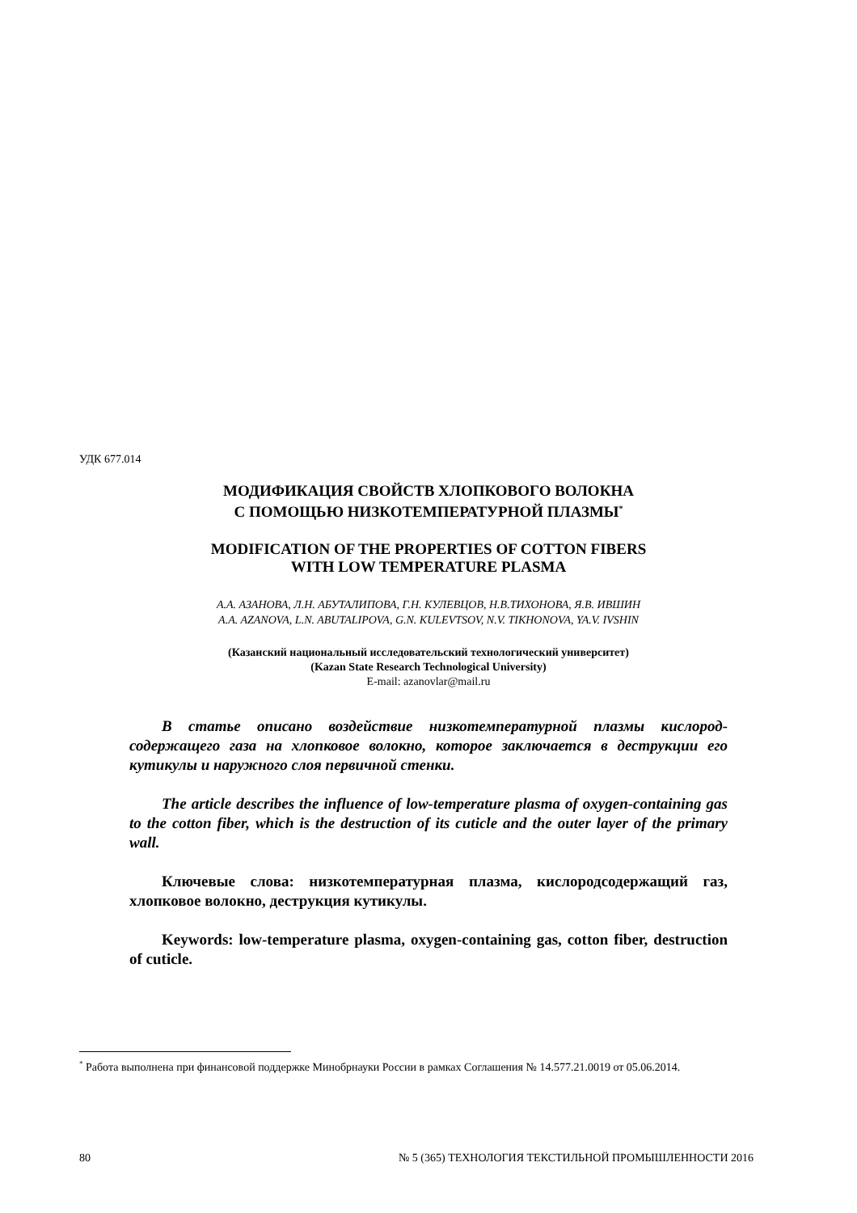УДК 677.014
МОДИФИКАЦИЯ СВОЙСТВ ХЛОПКОВОГО ВОЛОКНА
С ПОМОЩЬЮ НИЗКОТЕМПЕРАТУРНОЙ ПЛАЗМЫ<sup>*</sup>
MODIFICATION OF THE PROPERTIES OF COTTON FIBERS
WITH LOW TEMPERATURE PLASMA
А.А. АЗАНОВА, Л.Н. АБУТАЛИПОВА, Г.Н. КУЛЕВЦОВ, Н.В.ТИХОНОВА, Я.В. ИВШИН
A.A. AZANOVA, L.N. ABUTALIPOVA, G.N. KULEVTSOV, N.V. TIKHONOVA, YA.V. IVSHIN
(Казанский национальный исследовательский технологический университет)
(Kazan State Research Technological University)
E-mail: azanovlar@mail.ru
В статье описано воздействие низкотемпературной плазмы кислород-содержащего газа на хлопковое волокно, которое заключается в деструкции его кутикулы и наружного слоя первичной стенки.
The article describes the influence of low-temperature plasma of oxygen-containing gas to the cotton fiber, which is the destruction of its cuticle and the outer layer of the primary wall.
Ключевые слова: низкотемпературная плазма, кислородсодержащий газ, хлопковое волокно, деструкция кутикулы.
Keywords: low-temperature plasma, oxygen-containing gas, cotton fiber, destruction of cuticle.
<sup>*</sup> Работа выполнена при финансовой поддержке Минобрнауки России в рамках Соглашения № 14.577.21.0019 от 05.06.2014.
80 № 5 (365) ТЕХНОЛОГИЯ ТЕКСТИЛЬНОЙ ПРОМЫШЛЕННОСТИ 2016